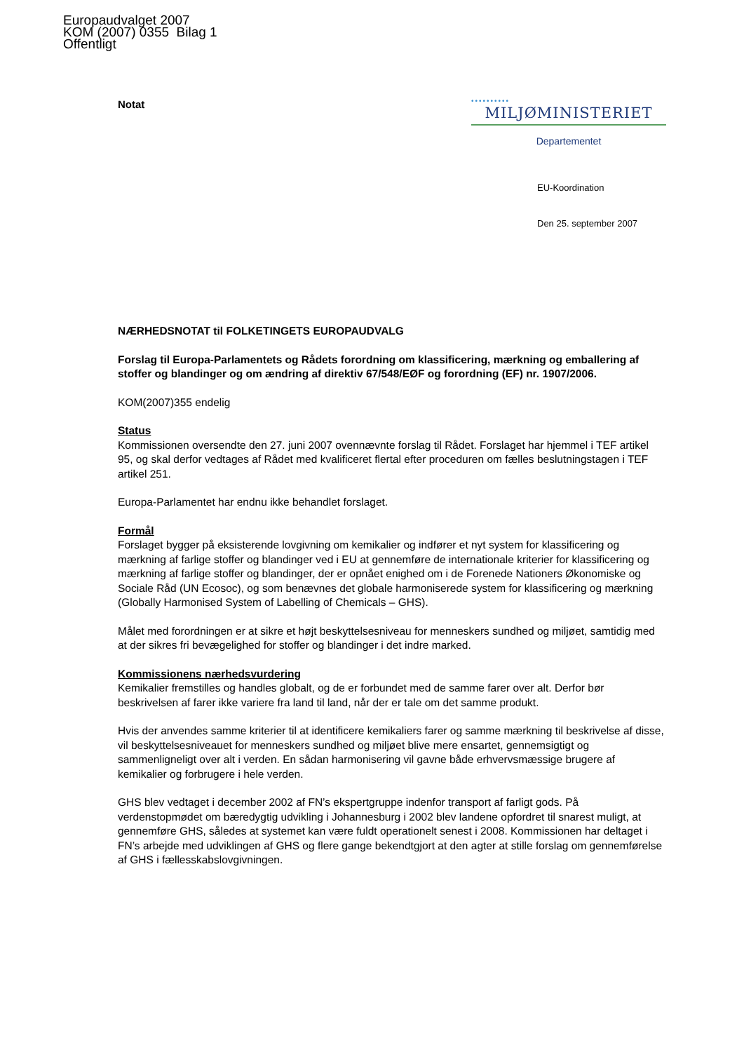Europaudvalget 2007
KOM (2007) 0355 Bilag 1
Offentligt
Notat
••••••••••
MILJØMINISTERIET
Departementet
EU-Koordination
Den 25. september 2007
NÆRHEDSNOTAT til FOLKETINGETS EUROPAUDVALG
Forslag til Europa-Parlamentets og Rådets forordning om klassificering, mærkning og emballering af stoffer og blandinger og om ændring af direktiv 67/548/EØF og forordning (EF) nr. 1907/2006.
KOM(2007)355 endelig
Status
Kommissionen oversendte den 27. juni 2007 ovennævnte forslag til Rådet. Forslaget har hjemmel i TEF artikel 95, og skal derfor vedtages af Rådet med kvalificeret flertal efter proceduren om fælles beslutningstagen i TEF artikel 251.
Europa-Parlamentet har endnu ikke behandlet forslaget.
Formål
Forslaget bygger på eksisterende lovgivning om kemikalier og indfører et nyt system for klassificering og mærkning af farlige stoffer og blandinger ved i EU at gennemføre de internationale kriterier for klassificering og mærkning af farlige stoffer og blandinger, der er opnået enighed om i de Forenede Nationers Økonomiske og Sociale Råd (UN Ecosoc), og som benævnes det globale harmoniserede system for klassificering og mærkning (Globally Harmonised System of Labelling of Chemicals – GHS).
Målet med forordningen er at sikre et højt beskyttelsesniveau for menneskers sundhed og miljøet, samtidig med at der sikres fri bevægelighed for stoffer og blandinger i det indre marked.
Kommissionens nærhedsvurdering
Kemikalier fremstilles og handles globalt, og de er forbundet med de samme farer over alt. Derfor bør beskrivelsen af farer ikke variere fra land til land, når der er tale om det samme produkt.
Hvis der anvendes samme kriterier til at identificere kemikaliers farer og samme mærkning til beskrivelse af disse, vil beskyttelsesniveauet for menneskers sundhed og miljøet blive mere ensartet, gennemsigtigt og sammenligneligt over alt i verden. En sådan harmonisering vil gavne både erhvervsmæssige brugere af kemikalier og forbrugere i hele verden.
GHS blev vedtaget i december 2002 af FN’s ekspertgruppe indenfor transport af farligt gods. På verdenstopmødet om bæredygtig udvikling i Johannesburg i 2002 blev landene opfordret til snarest muligt, at gennemføre GHS, således at systemet kan være fuldt operationelt senest i 2008. Kommissionen har deltaget i FN’s arbejde med udviklingen af GHS og flere gange bekendtgjort at den agter at stille forslag om gennemførelse af GHS i fællesskabslovgivningen.